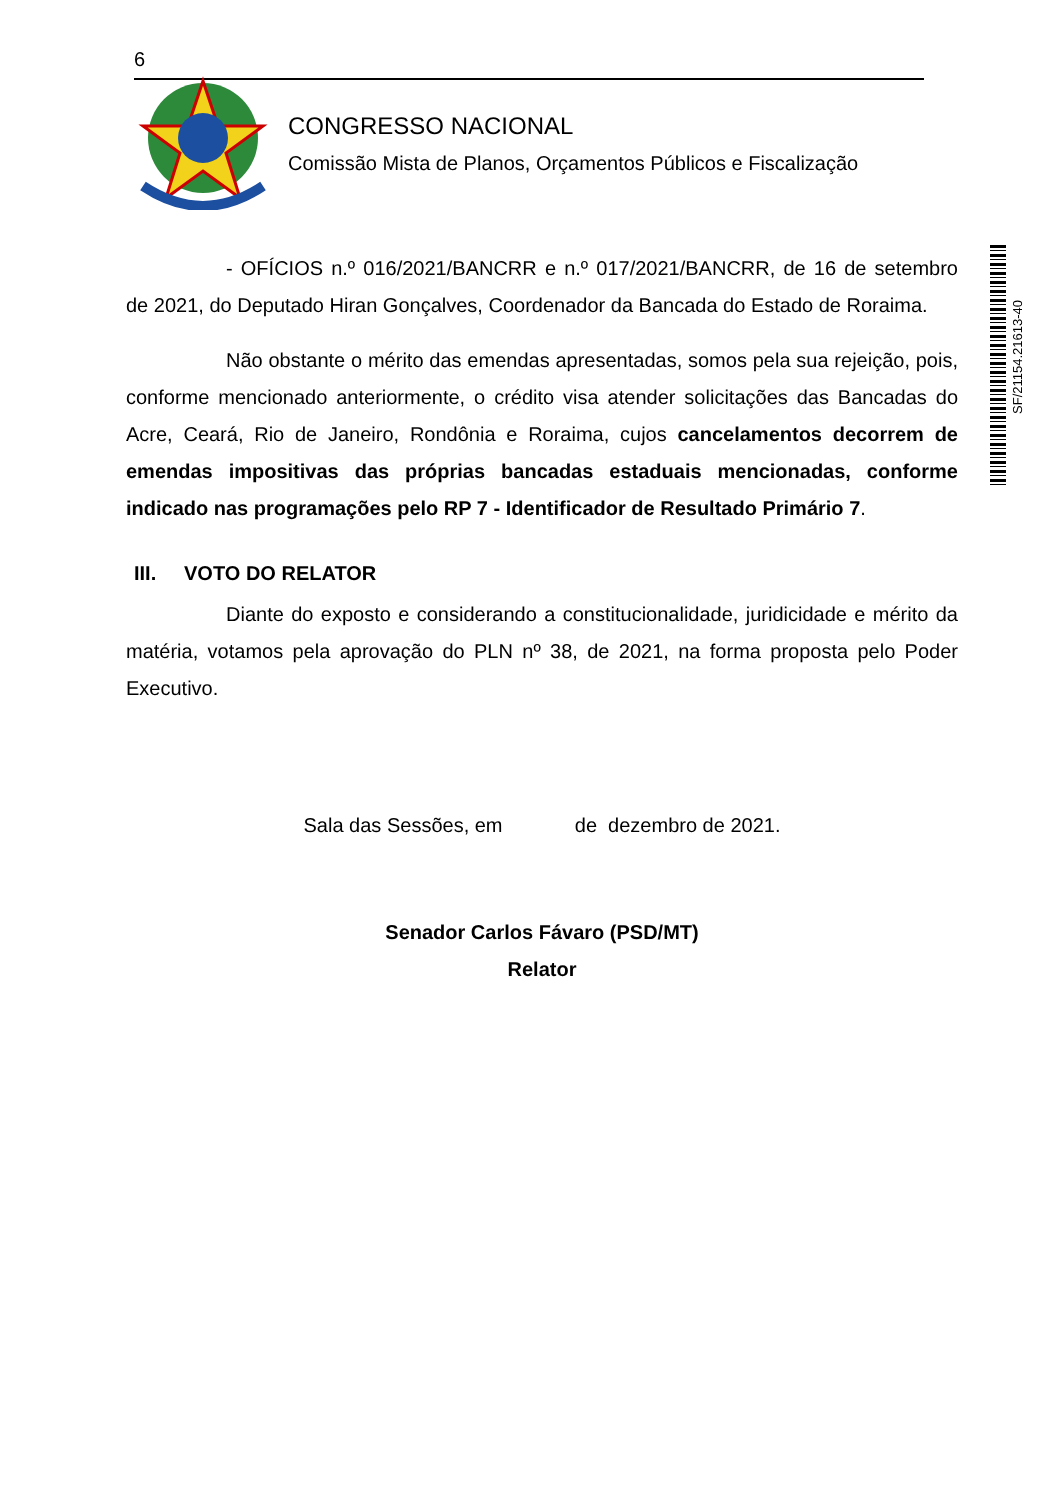6
CONGRESSO NACIONAL
Comissão Mista de Planos, Orçamentos Públicos e Fiscalização
SF/21154.21613-40
- OFÍCIOS n.º 016/2021/BANCRR e n.º 017/2021/BANCRR, de 16 de setembro de 2021, do Deputado Hiran Gonçalves, Coordenador da Bancada do Estado de Roraima.
Não obstante o mérito das emendas apresentadas, somos pela sua rejeição, pois, conforme mencionado anteriormente, o crédito visa atender solicitações das Bancadas do Acre, Ceará, Rio de Janeiro, Rondônia e Roraima, cujos cancelamentos decorrem de emendas impositivas das próprias bancadas estaduais mencionadas, conforme indicado nas programações pelo RP 7 - Identificador de Resultado Primário 7.
III. VOTO DO RELATOR
Diante do exposto e considerando a constitucionalidade, juridicidade e mérito da matéria, votamos pela aprovação do PLN nº 38, de 2021, na forma proposta pelo Poder Executivo.
Sala das Sessões, em de dezembro de 2021.
Senador Carlos Fávaro (PSD/MT)
Relator